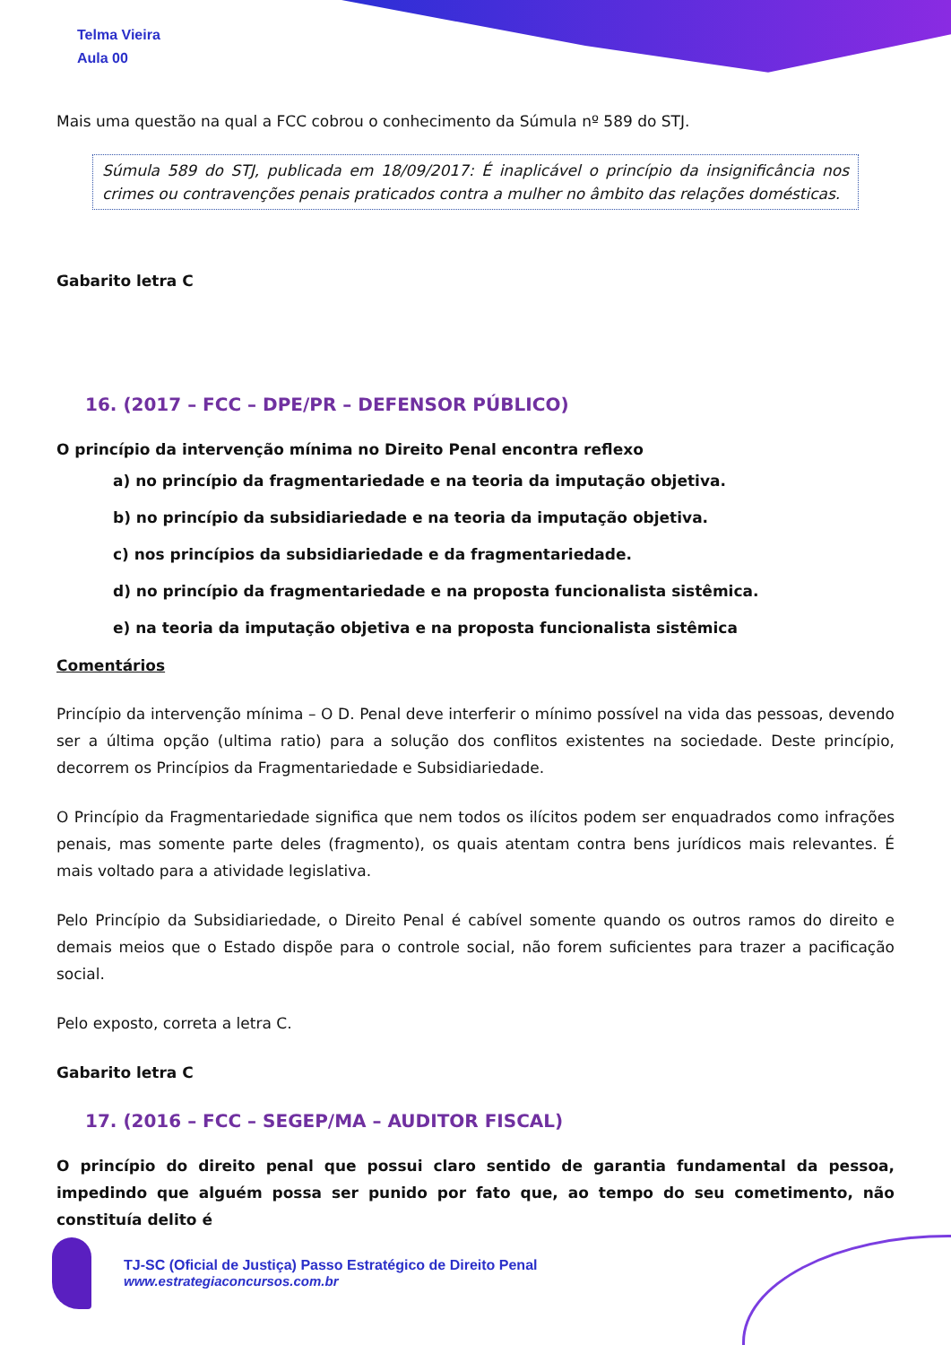Telma Vieira
Aula 00
Mais uma questão na qual a FCC cobrou o conhecimento da Súmula nº 589 do STJ.
Súmula 589 do STJ, publicada em 18/09/2017: É inaplicável o princípio da insignificância nos crimes ou contravenções penais praticados contra a mulher no âmbito das relações domésticas.
Gabarito letra C
16. (2017 – FCC – DPE/PR – DEFENSOR PÚBLICO)
O princípio da intervenção mínima no Direito Penal encontra reflexo
a) no princípio da fragmentariedade e na teoria da imputação objetiva.
b) no princípio da subsidiariedade e na teoria da imputação objetiva.
c) nos princípios da subsidiariedade e da fragmentariedade.
d) no princípio da fragmentariedade e na proposta funcionalista sistêmica.
e) na teoria da imputação objetiva e na proposta funcionalista sistêmica
Comentários
Princípio da intervenção mínima – O D. Penal deve interferir o mínimo possível na vida das pessoas, devendo ser a última opção (ultima ratio) para a solução dos conflitos existentes na sociedade. Deste princípio, decorrem os Princípios da Fragmentariedade e Subsidiariedade.
O Princípio da Fragmentariedade significa que nem todos os ilícitos podem ser enquadrados como infrações penais, mas somente parte deles (fragmento), os quais atentam contra bens jurídicos mais relevantes. É mais voltado para a atividade legislativa.
Pelo Princípio da Subsidiariedade, o Direito Penal é cabível somente quando os outros ramos do direito e demais meios que o Estado dispõe para o controle social, não forem suficientes para trazer a pacificação social.
Pelo exposto, correta a letra C.
Gabarito letra C
17. (2016 – FCC – SEGEP/MA – AUDITOR FISCAL)
O princípio do direito penal que possui claro sentido de garantia fundamental da pessoa, impedindo que alguém possa ser punido por fato que, ao tempo do seu cometimento, não constituía delito é
TJ-SC (Oficial de Justiça) Passo Estratégico de Direito Penal
www.estrategiaconcursos.com.br